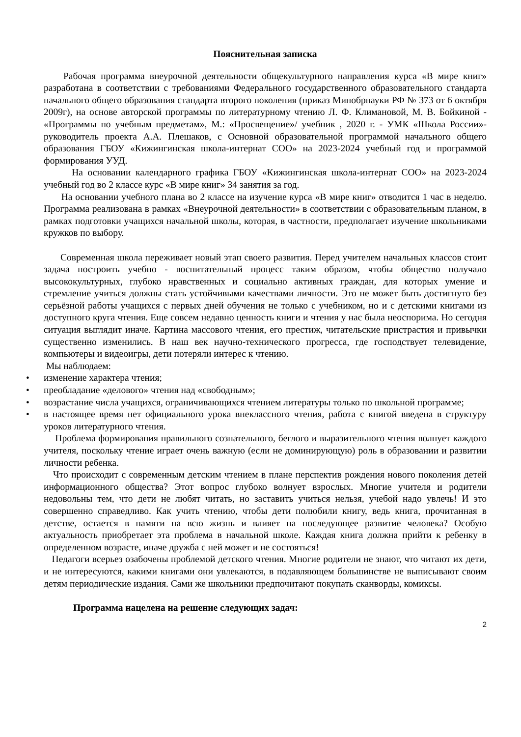Пояснительная записка
Рабочая программа внеурочной деятельности общекультурного направления курса «В мире книг» разработана в соответствии с требованиями Федерального государственного образовательного стандарта начального общего образования стандарта второго поколения (приказ Минобрнауки РФ № 373 от 6 октября 2009г), на основе авторской программы по литературному чтению Л. Ф. Климановой, М. В. Бойкиной - «Программы по учебным предметам», М.: «Просвещение»/ учебник , 2020 г. - УМК «Школа России»- руководитель проекта А.А. Плешаков, с Основной образовательной программой начального общего образования ГБОУ «Кижингинская школа-интернат СОО» на 2023-2024 учебный год и программой формирования УУД.
На основании календарного графика ГБОУ «Кижингинская школа-интернат СОО» на 2023-2024 учебный год во 2 классе курс «В мире книг» 34 занятия за год.
На основании учебного плана во 2 классе на изучение курса «В мире книг» отводится 1 час в неделю. Программа реализована в рамках «Внеурочной деятельности» в соответствии с образовательным планом, в рамках подготовки учащихся начальной школы, которая, в частности, предполагает изучение школьниками кружков по выбору.
Современная школа переживает новый этап своего развития. Перед учителем начальных классов стоит задача построить учебно - воспитательный процесс таким образом, чтобы общество получало высококультурных, глубоко нравственных и социально активных граждан, для которых умение и стремление учиться должны стать устойчивыми качествами личности. Это не может быть достигнуто без серьёзной работы учащихся с первых дней обучения не только с учебником, но и с детскими книгами из доступного круга чтения. Еще совсем недавно ценность книги и чтения у нас была неоспорима. Но сегодня ситуация выглядит иначе. Картина массового чтения, его престиж, читательские пристрастия и привычки существенно изменились. В наш век научно-технического прогресса, где господствует телевидение, компьютеры и видеоигры, дети потеряли интерес к чтению.
Мы наблюдаем:
• изменение характера чтения;
• преобладание «делового» чтения над «свободным»;
• возрастание числа учащихся, ограничивающихся чтением литературы только по школьной программе;
• в настоящее время нет официального урока внеклассного чтения, работа с книгой введена в структуру уроков литературного чтения.
Проблема формирования правильного сознательного, беглого и выразительного чтения волнует каждого учителя, поскольку чтение играет очень важную (если не доминирующую) роль в образовании и развитии личности ребенка.
Что происходит с современным детским чтением в плане перспектив рождения нового поколения детей информационного общества? Этот вопрос глубоко волнует взрослых. Многие учителя и родители недовольны тем, что дети не любят читать, но заставить учиться нельзя, учебой надо увлечь! И это совершенно справедливо. Как учить чтению, чтобы дети полюбили книгу, ведь книга, прочитанная в детстве, остается в памяти на всю жизнь и влияет на последующее развитие человека? Особую актуальность приобретает эта проблема в начальной школе. Каждая книга должна прийти к ребенку в определенном возрасте, иначе дружба с ней может и не состояться!
Педагоги всерьез озабочены проблемой детского чтения. Многие родители не знают, что читают их дети, и не интересуются, какими книгами они увлекаются, в подавляющем большинстве не выписывают своим детям периодические издания. Сами же школьники предпочитают покупать сканворды, комиксы.
Программа нацелена на решение следующих задач:
2